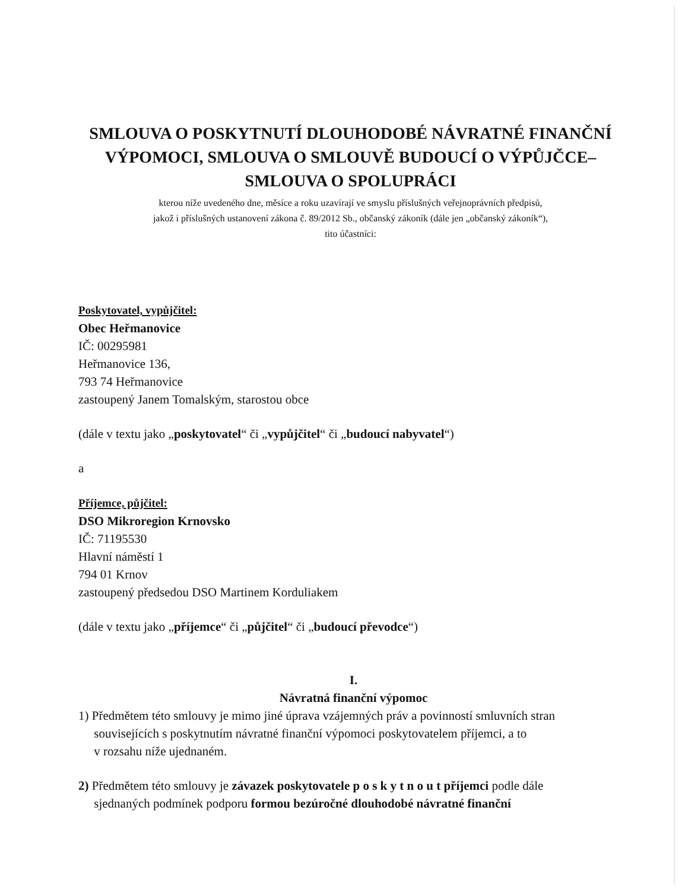SMLOUVA O POSKYTNUTÍ DLOUHODOBÉ NÁVRATNÉ FINANČNÍ VÝPOMOCI, SMLOUVA O SMLOUVĚ BUDOUCÍ O VÝPŮJČCE– SMLOUVA O SPOLUPRÁCI
kterou níže uvedeného dne, měsíce a roku uzavírají ve smyslu příslušných veřejnoprávních předpisů,
jakož i příslušných ustanovení zákona č. 89/2012 Sb., občanský zákoník (dále jen „občanský zákoník“),
tito účastníci:
Poskytovatel, vypůjčitel:
Obec Heřmanovice
IČ: 00295981
Heřmanovice 136,
793 74 Heřmanovice
zastoupený Janem Tomalským, starostou obce
(dále v textu jako „poskytovatel“ či „vypůjčitel“ či „budoucí nabyvatel“)
a
Příjemce, půjčitel:
DSO Mikroregion Krnovsko
IČ: 71195530
Hlavní náměstí 1
794 01 Krnov
zastoupený předsedou DSO Martinem Korduliakem
(dále v textu jako „příjemce“ či „půjčitel“ či „budoucí převodce“)
I.
Návratná finanční výpomoc
1) Předmětem této smlouvy je mimo jiné úprava vzájemných práv a povinností smluvních stran
souvisejících s poskytnutím návratné finanční výpomoci poskytovatelem příjemci, a to
v rozsahu níže ujednaném.
2) Předmětem této smlouvy je závazek poskytovatele p o s k y t n o u t příjemci podle dále
sjednaných podmínek podporu formou bezúročné dlouhodobé návratné finanční